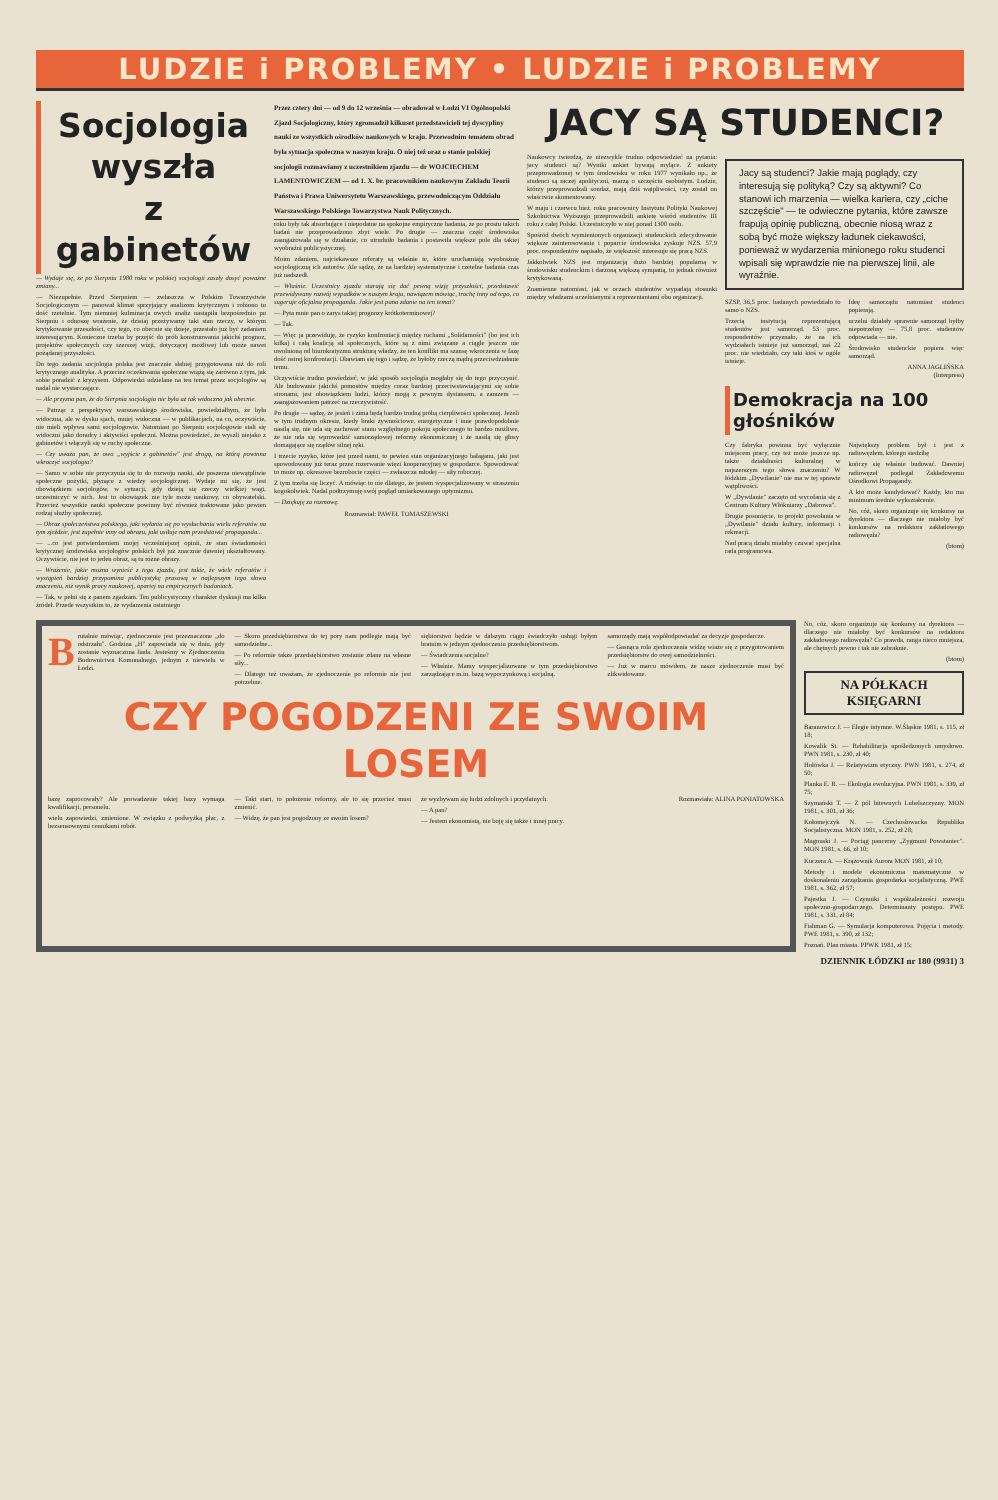LUDZIE i PROBLEMY • LUDZIE i PROBLEMY
Socjologia
wyszła
z gabinetów
— Wydaje się, że po Sierpniu 1980 roku w polskiej socjologii zaszły dosyć poważne zmiany...
— Niezupełnie. Przed Sierpniem — zwłaszcza w Polskim Towarzystwie Socjologicznym — panował klimat sprzyjający analizom krytycznym i robiono to dość rzetelnie. Tym niemniej kulminacja owych analiz nastąpiła bezpośrednio po Sierpniu i odnoszę wrażenie, że dzisiaj przeżywamy taki stan rzeczy, w którym krytykowanie przeszłości, czy tego, co obecnie się dzieje, przestało już być zadaniem interesującym. Konieczne trzeba by przejść do prób konstruowania jakichś prognoz, projektów społecznych czy szerszej wizji, dotyczącej możliwej lub może nawet pożądanej przyszłości.
Do tego zadania socjologia polska jest znacznie słabiej przygotowana niż do roli krytycznego analityka. A przecież oczekiwania społeczne wiążą się zarówno z tym, jak sobie poradzić z kryzysem. Odpowiedzi udzielane na ten temat przez socjologów są nadal nie wystarczające.
— Ale przyzna pan, że do Sierpnia socjologia nie była aż tak widoczna jak obecnie.
— Patrząc z perspektywy warszawskiego środowiska, powiedziałbym, że była widoczna, ale w dysku sjach, mniej widoczna — w publikacjach, na co, oczywiście, nie mieli wpływu sami socjologowie. Natomiast po Sierpniu socjologowie stali się widoczni jako doradcy i aktywiści społeczni. Można powiedzieć, że wyszli niejako z gabinetów i włączyli się w ruchy społeczne.
— Czy uważa pan, że owo „wyjście z gabinetów" jest drogą, na którą powinna wkroczyć socjologia?
— Samo w sobie nie przyczynia się to do rozwoju nauki, ale poszerza niewątpliwie społeczne pożytki, płynące z wiedzy socjologicznej. Wydaje mi się, że jest obowiązkiem socjologów, w sytuacji, gdy dzieją się rzeczy wielkiej wagi, uczestniczyć w nich. Jest to obowiązek nie tyle może naukowy, co obywatelski. Przecież wszystkie nauki społeczne powinny być również traktowane jako pewien rodzaj służby społecznej.
— Obraz społeczeństwa polskiego, jaki wyłania się po wysłuchaniu wielu referatów na tym zjeździe, jest zupełnie inny od obrazu, jaki usiłuje nam przedstawić propaganda...
— ...co jest potwierdzeniem mojej wcześniejszej opinii, że stan świadomości krytycznej środowiska socjologów polskich był już znacznie dawniej ukształtowany. Oczywiście, nie jest to jeden obraz, są tu różne obrazy.
— Wrażenie, jakie można wynieść z tego zjazdu, jest takie, że wiele referatów i wystąpień bardziej przypomina publicystykę prasową w najlepszym tego słowa znaczeniu, niż wynik pracy naukowej, opartej na empirycznych badaniach.
— Tak, w pełni się z panem zgadzam. Ten publicystyczny charakter dyskusji ma kilka źródeł. Przede wszystkim to, że wydarzenia ostatniego
Przez cztery dni — od 9 do 12 września — obradował w Łodzi VI Ogólnopolski Zjazd Socjologiczny, który zgromadził kilkuset przedstawicieli tej dyscypliny nauki ze wszystkich ośrodków naukowych w kraju. Przewodnim tematem obrad była sytuacja społeczna w naszym kraju. O niej też oraz o stanie polskiej socjologii rozmawiamy z uczestnikiem zjazdu — dr WOJCIECHEM LAMENTOWICZEM — od 1. X. br. pracownikiem naukowym Zakładu Teorii Państwa i Prawa Uniwersytetu Warszawskiego, przewodniczącym Oddziału Warszawskiego Polskiego Towarzystwa Nauk Politycznych.
roku były tak absorbujące i niepodatne na spokojne empiryczne badania, że po prostu takich badań nie przeprowadzono zbyt wiele. Po drugie — znaczna część środowiska zaangażowała się w działanie, co utrudniło badania i postawiła większe pole dla takiej wyobraźni publicystycznej.
Moim zdaniem, najciekawsze referaty są właśnie te, które uruchamiają wyobraźnię socjologiczną ich autorów. Ale sądzę, że na bardziej systematyczne i rzetelne badania czas już nadszedł.
— Właśnie. Uczestnicy zjazdu starają się dać pewną wizję przyszłości, przedstawić przewidywany rozwój wypadków w naszym kraju, nawiązem mówiąc, trochę inny od tego, co sugeruje oficjalna propaganda. Jakie jest pana zdanie na ten temat?
— Pyta mnie pan o zarys takiej prognozy krótkoterminowej?
— Tak.
— Więc ja przewiduję, że ryzyko konfrontacji między ruchami „Solidarności" (bo jest ich kilka) i całą koalicją sił społecznych, które są z nimi związane a ciągle jeszcze nie uwolnioną od biurokratyzmu strukturą władzy, że ten konflikt ma szansę wkroczenia w fazę dość ostrej konfrontacji. Obawiam się tego i sądzę, że byłoby rzeczą mądrą przeciwdziałanie temu.
Oczywiście trudno powiedzieć, w jaki sposób socjologia mogłaby się do tego przyczynić. Ale budowanie jakichś pomostów między coraz bardziej przeciwstawiającymi się sobie stronami, jest obowiązkiem ludzi, którzy mogą z pewnym dystansem, a zarazem — zaangażowaniem patrzeć na rzeczywistość.
Po drugie — sądzę, że jesień i zima będą bardzo trudną próbą cierpliwości społecznej. Jeżeli w tym trudnym okresie, kiedy braki żywnościowe, energetyczne i inne prawdopodobnie nasilą się, nie uda się zachować stanu względnego pokoju społecznego to bardzo możliwe, że nie uda się wprowadzić samorządowej reformy ekonomicznej i że nasilą się głosy domagające się rządów silnej ręki.
I trzecie ryzyko, które jest przed nami, to pewien stan organizacyjnego bałaganu, jaki jest spowodowany już teraz przez rozerwanie więzi kooperacyjnej w gospodarce. Spowodować to może np. okresowe bezrobocie części — zwłaszcza młodej — siły roboczej.
Z tym trzeba się liczyć. A mówiąc to nie dlatego, że jestem wyspecjalizowany w straszeniu kogokolwiek. Nadal podtrzymuję swój pogląd umiarkowanego optymizmu.
— Dziękuję za rozmowę.
Rozmawiał: PAWEŁ TOMASZEWSKI
JACY SĄ STUDENCI?
Naukowcy twierdzą, że niezwykle trudno odpowiedzieć na pytania: jacy studenci są? Wyniki ankiet bywają mylące. Z ankiety przeprowadzonej w tym środowisku w roku 1977 wynikało np., że studenci są raczej apolityczni, marzą o szczęściu osobistym. Ludzie, którzy przeprowadzali sondaż, mają dziś wątpliwości, czy został on właściwie skomentowany.
W maju i czerwcu bież. roku pracownicy Instytutu Polityki Naukowej Szkolnictwa Wyższego przeprowadzili ankietę wśród studentów III roku z całej Polski. Uczestniczyło w niej ponad 1300 osób.
Spośród dwóch wymienionych organizacji studenckich zdecydowanie większe zainteresowanie i poparcie środowiska zyskuje NZS. 57,9 proc. respondentów napisało, że większość interesuje się pracą NZS.
Jakkolwiek NZS jest organizacją dużo bardziej popularną w środowisku studenckim i darzoną większą sympatią, to jednak również krytykowaną.
Znamienne natomiast, jak w oczach studentów wypadają stosunki między władzami uczelnianymi a reprezentantami obu organizacji.
Jacy są studenci? Jakie mają poglądy, czy interesują się polityką? Czy są aktywni? Co stanowi ich marzenia — wielka kariera, czy „ciche szczęście" — te odwieczne pytania, które zawsze frapują opinię publiczną, obecnie niosą wraz z sobą być może większy ładunek ciekawości, ponieważ w wydarzenia minionego roku studenci wpisali się wprawdzie nie na pierwszej linii, ale wyraźnie.
SZSP, 36,5 proc. badanych powiedziało to samo o NZS.
Trzecią instytucją reprezentującą studentów jest samorząd. 53 proc. respondentów przyznało, że na ich wydziałach istnieje już samorząd, zaś 22 proc. nie wiedziało, czy taki ktoś w ogóle istnieje.
Ideę samorządu natomiast studenci popierają.
uczelni działały sprawnie samorząd byłby niepotrzebny — 75,8 proc. studentów odpowiada — nie.
Środowisko studenckie popiera więc samorząd.
ANNA JAGLIŃSKA
(Interpress)
Demokracja na 100 głośników
Czy fabryka powinna być wyłącznie miejscem pracy, czy też może jeszcze np. także działalności kulturalnej w najszerszym tego słowa znaczeniu? W łódzkim „Dywilanie" nie ma w tej sprawie wątpliwości.
W „Dywilanie" zaczęto od wycofania się z Centrum Kultury Włókniarzy „Dabrowa".
Drugie posunięcie, to projekt powołania w „Dywilanie" działu kultury, informacji i rekreacji.
Nad pracą działu miałaby czuwać specjalna rada programowa.
Największy problem był i jest z radiowęzłem, którego siedzibę
kończy się właśnie budować. Dawniej radiowęzeł podlegał Zakładowemu Ośrodkowi Propagandy.
A kto może kandydować? Każdy, kto ma minimum średnie wykształcenie.
No, cóż, skoro organizuje się konkursy na dyrektora — dlaczego nie miałoby być konkursów na redaktora zakładowego radiowęzła?
(btom)
Brutalnie mówiąc, zjednoczenie jest przeznaczone „do odstrzału". Godzina „H" zapowiada się w dniu, gdy zostanie wyznaczona liada. Jesteśmy w Zjednoczeniu Budownictwa Komunalnego, jednym z niewielu w Łodzi.
— Skoro przedsiębiorstwa do tej pory nam podlegie mają być samodzielne...
— Po reformie także przedsiębiorstwo zostanie zdane na własne siły...
— Dlatego też uważam, że zjednoczenie po reformie nie jest potrzebne.
siębiorstwo będzie w dalszym ciągu świadczyło usługi byłym bratnim w jednym zjednoczeniu przedsiębiorstwom.
— Świadczenia socjalne?
— Właśnie. Mamy wyspecjalizowane w tym przedsiębiorstwo zarządzające m.in. bazą wypoczynkową i socjalną.
samorządy mają współodpowiadać za decyzje gospodarcze.
— Gasnąca rola zjednoczenia widzę wiaże się z przygotowaniem przedsiębiorstw do owej samodzielności.
— Już w marcu mówiłem, że nasze zjednoczenie musi być zlikwidowane.
CZY POGODZENI ZE SWOIM LOSEM
bazę zaprocowały? Ale prowadzenie takiej bazy wymaga kwalifikacji, personelu.
wielu zapowiedzi, zmienione. W związku z podwyżką płac, z bezsensownymi cennikami robót.
— Takt start, to położenie reformy, ale to się przecież musi zmienić.
— Widzę, że pan jest pogodzony ze swoim losem?
że wyzbywam się ludzi zdolnych i przydatnych.
— A pan?
— Jestem ekonomistą, nie boję się także i innej pracy.
Rozmawiała: ALINA PONIATOWSKA
No, cóż, skoro organizuje się konkursy na dyrektora — dlaczego nie miałoby być konkursów na redaktora zakładowego radiowęzła? Co prawda, ranga nieco mniejsza, ale chętnych pewno i tak nie zabraknie.
(btom)
NA PÓŁKACH KSIĘGARNI
Baranowicz J. — Elegie intymne. W.Śląskie 1981, s. 115, zł 18;
Kowalik St. — Rehabilitacja upośledzonych umysłowo. PWN 1981, s. 230, zł 40;
Hołówka J. — Relatywizm etyczny. PWN 1981, s. 274, zł 50;
Planka E. R. — Ekologia ewolucyjna. PWN 1981, s. 339, zł 75;
Szymański T. — Z pól bitewnych Lubelszczyzny. MON 1981, s. 301, zł 36;
Kołomejczyk N. — Czechosłowacka Republika Socjalistyczna. MON 1981, s. 252, zł 28;
Magnuski J. — Pociąg pancerny „Zygmunt Powstaniec". MON 1981, s. 66, zł 10;
Kuczera A. — Krążownik Aurora MON 1981, zł 10;
Metody i modele ekonomiczna matematyczne w doskonaleniu zarządzania gospodarka socjalistyczną. PWE 1981, s. 362, zł 57;
Pajestka J. — Czynniki i współzależności rozwoju społeczno-gospodarczego. Determinanty postępu. PWE 1981, s. 331, zł 84;
Fishman G. — Symulacja komputerowa. Pojęcia i metody. PWE 1981, s. 390, zł 132;
Poznań. Plan miasta. PPWK 1981, zł 15;
DZIENNIK ŁÓDZKI nr 180 (9931) 3